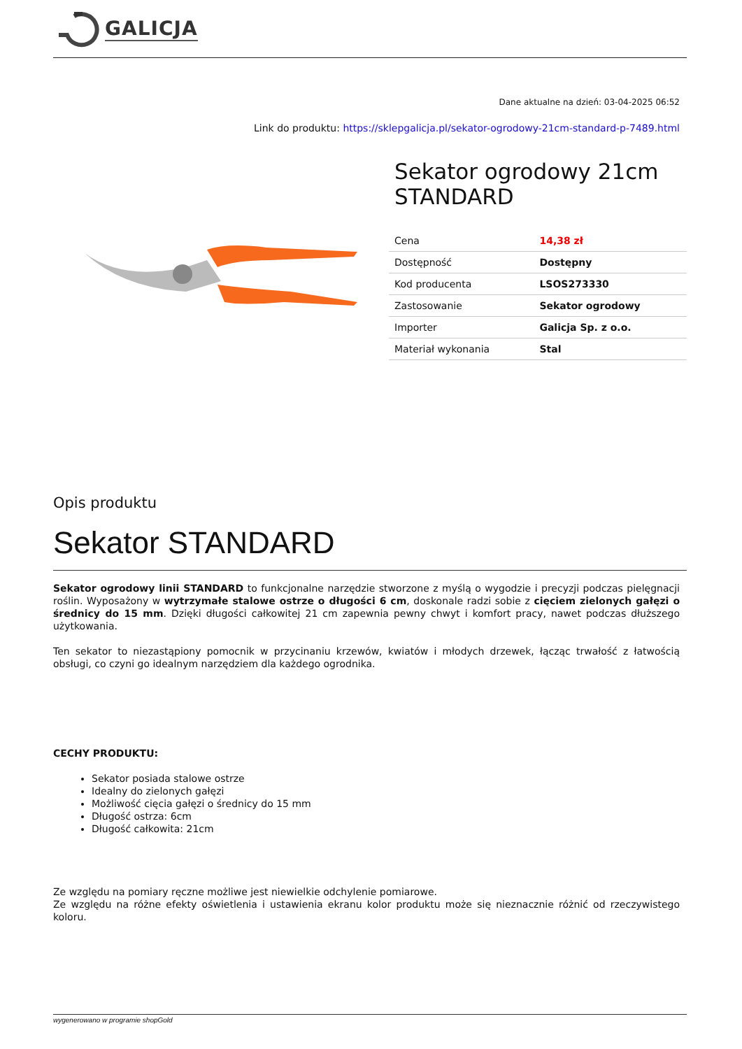GALICJA
Dane aktualne na dzień: 03-04-2025 06:52
Link do produktu: https://sklepgalicja.pl/sekator-ogrodowy-21cm-standard-p-7489.html
Sekator ogrodowy 21cm STANDARD
| Cena | 14,38 zł |
| Dostępność | Dostępny |
| Kod producenta | LSOS273330 |
| Zastosowanie | Sekator ogrodowy |
| Importer | Galicja Sp. z o.o. |
| Materiał wykonania | Stal |
Opis produktu
Sekator STANDARD
Sekator ogrodowy linii STANDARD to funkcjonalne narzędzie stworzone z myślą o wygodzie i precyzji podczas pielęgnacji roślin. Wyposażony w wytrzymałe stalowe ostrze o długości 6 cm, doskonale radzi sobie z cięciem zielonych gałęzi o średnicy do 15 mm. Dzięki długości całkowitej 21 cm zapewnia pewny chwyt i komfort pracy, nawet podczas dłuższego użytkowania.
Ten sekator to niezastąpiony pomocnik w przycinaniu krzewów, kwiatów i młodych drzewek, łącząc trwałość z łatwością obsługi, co czyni go idealnym narzędziem dla każdego ogrodnika.
CECHY PRODUKTU:
Sekator posiada stalowe ostrze
Idealny do zielonych gałęzi
Możliwość cięcia gałęzi o średnicy do 15 mm
Długość ostrza: 6cm
Długość całkowita: 21cm
Ze względu na pomiary ręczne możliwe jest niewielkie odchylenie pomiarowe.
Ze względu na różne efekty oświetlenia i ustawienia ekranu kolor produktu może się nieznacznie różnić od rzeczywistego koloru.
wygenerowano w programie shopGold